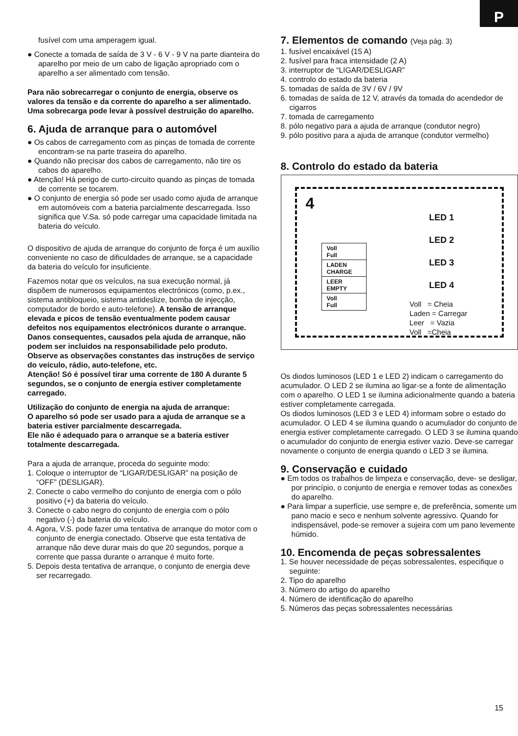P
fusível com uma amperagem igual.
● Conecte a tomada de saída de 3 V - 6 V - 9 V na parte dianteira do aparelho por meio de um cabo de ligação apropriado com o aparelho a ser alimentado com tensão.
Para não sobrecarregar o conjunto de energia, observe os valores da tensão e da corrente do aparelho a ser alimentado.
Uma sobrecarga pode levar à possível destruição do aparelho.
6. Ajuda de arranque para o automóvel
● Os cabos de carregamento com as pinças de tomada de corrente encontram-se na parte traseira do aparelho.
● Quando não precisar dos cabos de carregamento, não tire os cabos do aparelho.
● Atenção! Há perigo de curto-circuito quando as pinças de tomada de corrente se tocarem.
● O conjunto de energia só pode ser usado como ajuda de arranque em automóveis com a bateria parcialmente descarregada. Isso significa que V.Sa. só pode carregar uma capacidade limitada na bateria do veículo.
O dispositivo de ajuda de arranque do conjunto de força é um auxílio conveniente no caso de dificuldades de arranque, se a capacidade da bateria do veículo for insuficiente.
Fazemos notar que os veículos, na sua execução normal, já dispõem de numerosos equipamentos electrónicos (como, p.ex., sistema antibloqueio, sistema antideslize, bomba de injecção, computador de bordo e auto-telefone). A tensão de arranque elevada e picos de tensão eventualmente podem causar defeitos nos equipamentos electrónicos durante o arranque.
Danos consequentes, causados pela ajuda de arranque, não podem ser incluidos na responsabilidade pelo produto.
Observe as observações constantes das instruções de serviço do veículo, rádio, auto-telefone, etc.
Atenção! Só é possível tirar uma corrente de 180 A durante 5 segundos, se o conjunto de energia estiver completamente carregado.
Utilização do conjunto de energia na ajuda de arranque:
O aparelho só pode ser usado para a ajuda de arranque se a bateria estiver parcialmente descarregada.
Ele não é adequado para o arranque se a bateria estiver totalmente descarregada.
Para a ajuda de arranque, proceda do seguinte modo:
1. Coloque o interruptor de “LIGAR/DESLIGAR” na posição de “OFF” (DESLIGAR).
2. Conecte o cabo vermelho do conjunto de energia com o pólo positivo (+) da bateria do veículo.
3. Conecte o cabo negro do conjunto de energia com o pólo negativo (-) da bateria do veículo.
4. Agora, V.S. pode fazer uma tentativa de arranque do motor com o conjunto de energia conectado. Observe que esta tentativa de arranque não deve durar mais do que 20 segundos, porque a corrente que passa durante o arranque é muito forte.
5. Depois desta tentativa de arranque, o conjunto de energia deve ser recarregado.
7. Elementos de comando (Veja pág. 3)
1. fusível encaixável (15 A)
2. fusível para fraca intensidade (2 A)
3. interruptor de “LIGAR/DESLIGAR”
4. controlo do estado da bateria
5. tomadas de saída de 3V / 6V / 9V
6. tomadas de saída de 12 V, através da tomada do acendedor de cigarros
7. tomada de carregamento
8. pólo negativo para a ajuda de arranque (condutor negro)
9. pólo positivo para a ajuda de arranque (condutor vermelho)
8. Controlo do estado da bateria
4
Voll
Full
LADEN
CHARGE
LEER
EMPTY
Voll
Full
LED 1
LED 2
LED 3
LED 4
Voll = Cheia
Laden = Carregar
Leer = Vazia
Voll =Cheia
Os diodos luminosos (LED 1 e LED 2) indicam o carregamento do acumulador. O LED 2 se ilumina ao ligar-se a fonte de alimentação com o aparelho. O LED 1 se ilumina adicionalmente quando a bateria estiver completamente carregada.
Os diodos luminosos (LED 3 e LED 4) informam sobre o estado do acumulador. O LED 4 se ilumina quando o acumulador do conjunto de energia estiver completamente carregado. O LED 3 se ilumina quando o acumulador do conjunto de energia estiver vazio. Deve-se carregar novamente o conjunto de energia quando o LED 3 se ilumina.
9. Conservação e cuidado
● Em todos os trabalhos de limpeza e conservação, deve- se desligar, por princípio, o conjunto de energia e remover todas as conexões do aparelho.
● Para limpar a superfície, use sempre e, de preferência, somente um pano macio e seco e nenhum solvente agressivo. Quando for indispensável, pode-se remover a sujeira com um pano levemente húmido.
10. Encomenda de peças sobressalentes
1. Se houver necessidade de peças sobressalentes, especifique o seguinte:
2. Tipo do aparelho
3. Número do artigo do aparelho
4. Número de identificação do aparelho
5. Números das peças sobressalentes necessárias
15